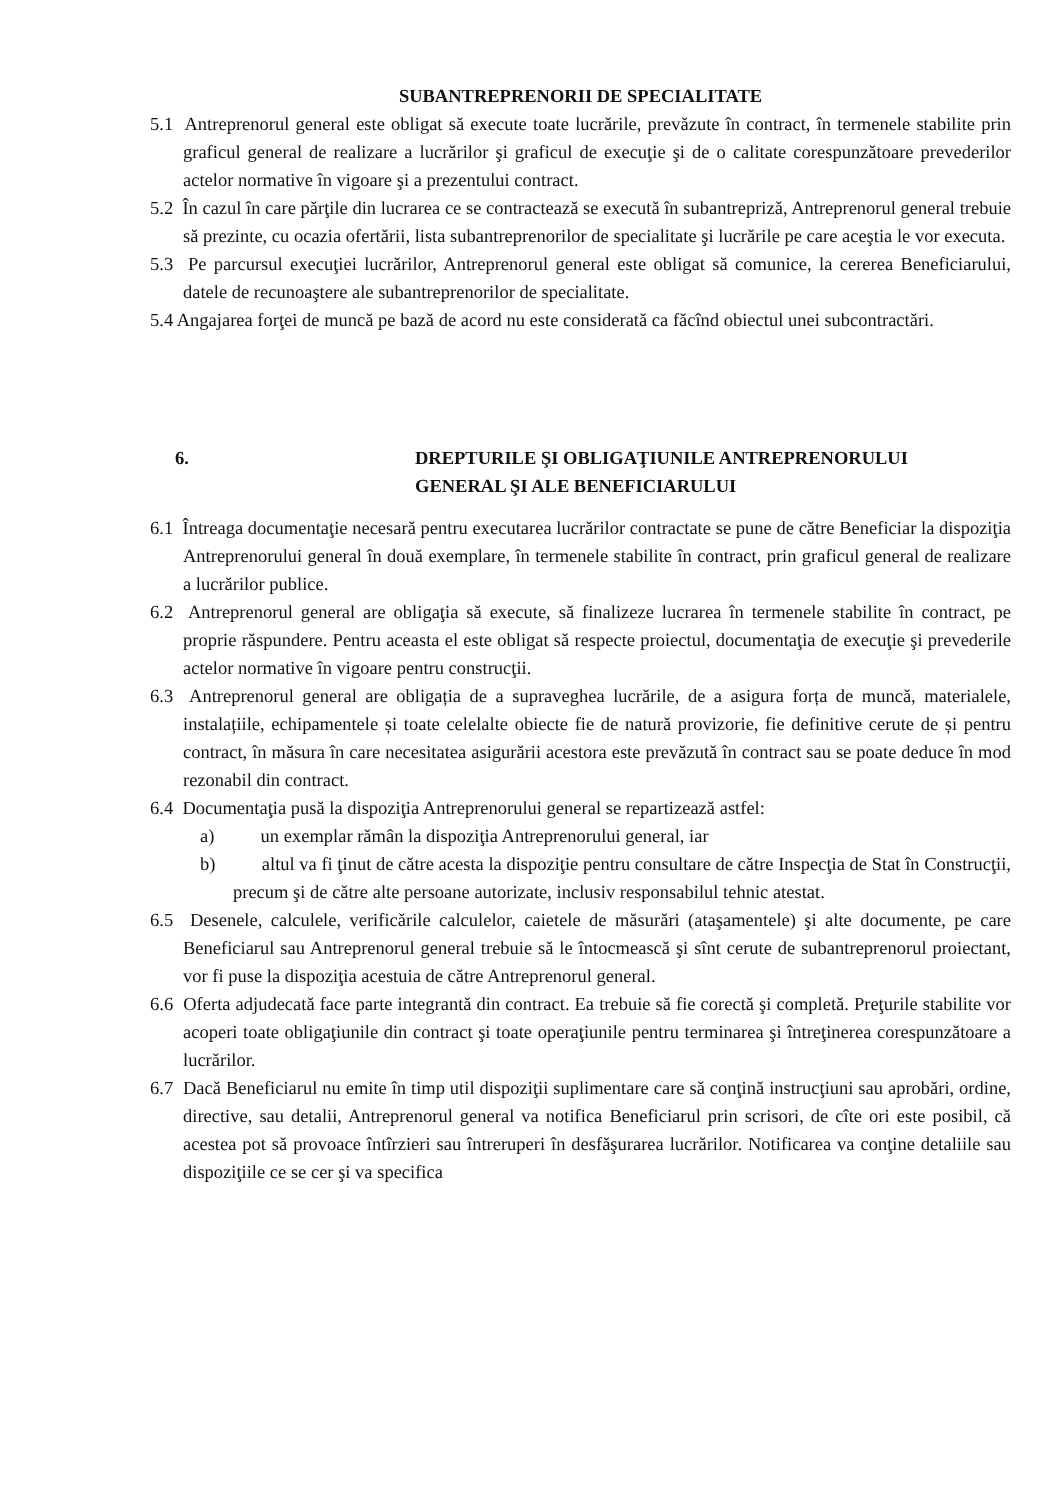SUBANTREPRENORII DE SPECIALITATE
5.1 Antreprenorul general este obligat să execute toate lucrările, prevăzute în contract, în termenele stabilite prin graficul general de realizare a lucrărilor şi graficul de execuţie şi de o calitate corespunzătoare prevederilor actelor normative în vigoare şi a prezentului contract.
5.2 În cazul în care părţile din lucrarea ce se contractează se execută în subantrepriză, Antreprenorul general trebuie să prezinte, cu ocazia ofertării, lista subantreprenorilor de specialitate şi lucrările pe care aceştia le vor executa.
5.3 Pe parcursul execuţiei lucrărilor, Antreprenorul general este obligat să comunice, la cererea Beneficiarului, datele de recunoaştere ale subantreprenorilor de specialitate.
5.4 Angajarea forţei de muncă pe bază de acord nu este considerată ca făcînd obiectul unei subcontractări.
6. DREPTURILE ŞI OBLIGAŢIUNILE ANTREPRENORULUI
GENERAL ŞI ALE BENEFICIARULUI
6.1 Întreaga documentaţie necesară pentru executarea lucrărilor contractate se pune de către Beneficiar la dispoziţia Antreprenorului general în două exemplare, în termenele stabilite în contract, prin graficul general de realizare a lucrărilor publice.
6.2 Antreprenorul general are obligaţia să execute, să finalizeze lucrarea în termenele stabilite în contract, pe proprie răspundere. Pentru aceasta el este obligat să respecte proiectul, documentaţia de execuţie şi prevederile actelor normative în vigoare pentru construcţii.
6.3 Antreprenorul general are obligația de a supraveghea lucrările, de a asigura forța de muncă, materialele, instalațiile, echipamentele și toate celelalte obiecte fie de natură provizorie, fie definitive cerute de și pentru contract, în măsura în care necesitatea asigurării acestora este prevăzută în contract sau se poate deduce în mod rezonabil din contract.
6.4 Documentaţia pusă la dispoziţia Antreprenorului general se repartizează astfel:
a) un exemplar rămân la dispoziţia Antreprenorului general, iar
b) altul va fi ţinut de către acesta la dispoziţie pentru consultare de către Inspecţia de Stat în Construcţii, precum şi de către alte persoane autorizate, inclusiv responsabilul tehnic atestat.
6.5 Desenele, calculele, verificările calculelor, caietele de măsurări (ataşamentele) şi alte documente, pe care Beneficiarul sau Antreprenorul general trebuie să le întocmească şi sînt cerute de subantreprenorul proiectant, vor fi puse la dispoziţia acestuia de către Antreprenorul general.
6.6 Oferta adjudecată face parte integrantă din contract. Ea trebuie să fie corectă şi completă. Preţurile stabilite vor acoperi toate obligaţiunile din contract şi toate operaţiunile pentru terminarea şi întreţinerea corespunzătoare a lucrărilor.
6.7 Dacă Beneficiarul nu emite în timp util dispoziţii suplimentare care să conţină instrucţiuni sau aprobări, ordine, directive, sau detalii, Antreprenorul general va notifica Beneficiarul prin scrisori, de cîte ori este posibil, că acestea pot să provoace întîrzieri sau întreruperi în desfăşurarea lucrărilor. Notificarea va conţine detaliile sau dispoziţiile ce se cer şi va specifica